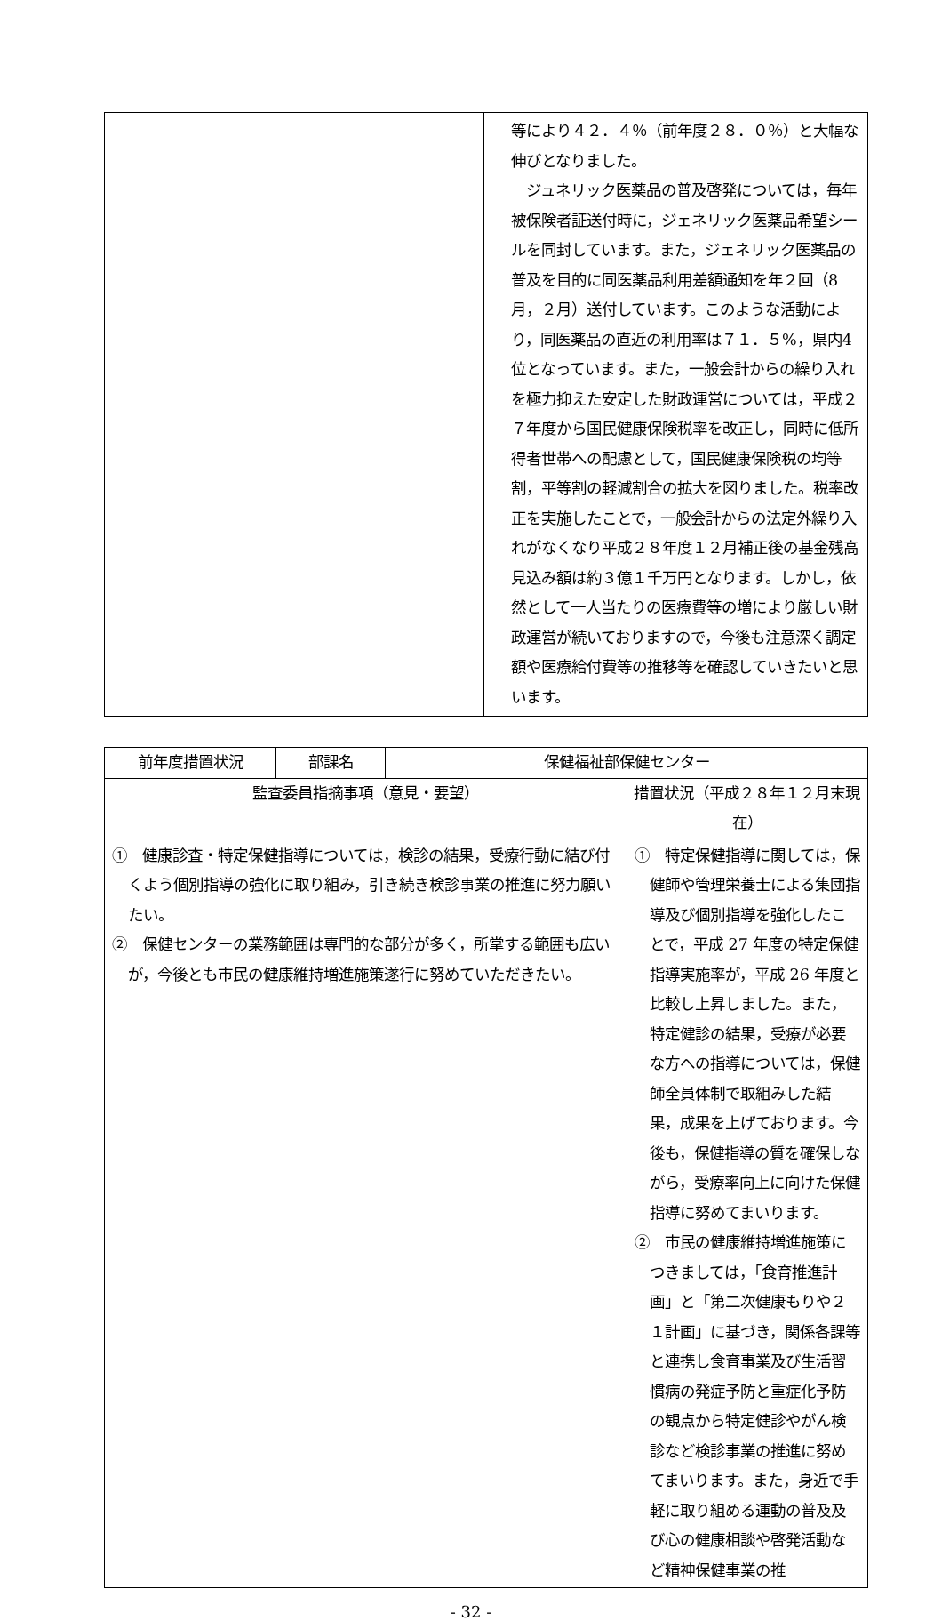| | 等により４２．４％（前年度２８．０％）と大幅な伸びとなりました。 ジュネリック医薬品の普及啓発については，毎年被保険者証送付時に，ジェネリック医薬品希望シールを同封しています。また，ジェネリック医薬品の普及を目的に同医薬品利用差額通知を年２回（8月，２月）送付しています。このような活動により，同医薬品の直近の利用率は７１．５%，県内4位となっています。また，一般会計からの繰り入れを極力抑えた安定した財政運営については，平成２７年度から国民健康保険税率を改正し，同時に低所得者世帯への配慮として，国民健康保険税の均等割，平等割の軽減割合の拡大を図りました。税率改正を実施したことで，一般会計からの法定外繰り入れがなくなり平成２８年度１２月補正後の基金残高見込み額は約３億１千万円となります。しかし，依然として一人当たりの医療費等の増により厳しい財政運営が続いておりますので，今後も注意深く調定額や医療給付費等の推移等を確認していきたいと思います。 |
| 前年度措置状況 | 部課名 | 保健福祉部保健センター | |
| --- | --- | --- | --- |
| 監査委員指摘事項（意見・要望） | | | 措置状況（平成２８年１２月末現在） |
| ① 健康診査・特定保健指導については，検診の結果，受療行動に結び付くよう個別指導の強化に取り組み，引き続き検診事業の推進に努力願いたい。 ② 保健センターの業務範囲は専門的な部分が多く，所掌する範囲も広いが，今後とも市民の健康維持増進施策遂行に努めていただきたい。 | | | ① 特定保健指導に関しては，保健師や管理栄養士による集団指導及び個別指導を強化したことで，平成 27 年度の特定保健指導実施率が，平成 26 年度と比較し上昇しました。また，特定健診の結果，受療が必要な方への指導については，保健師全員体制で取組みした結果，成果を上げております。今後も，保健指導の質を確保しながら，受療率向上に向けた保健指導に努めてまいります。 ② 市民の健康維持増進施策につきましては，「食育推進計画」と「第二次健康もりや２１計画」に基づき，関係各課等と連携し食育事業及び生活習慣病の発症予防と重症化予防の観点から特定健診やがん検診など検診事業の推進に努めてまいります。また，身近で手軽に取り組める運動の普及及び心の健康相談や啓発活動など精神保健事業の推 |
- 32 -